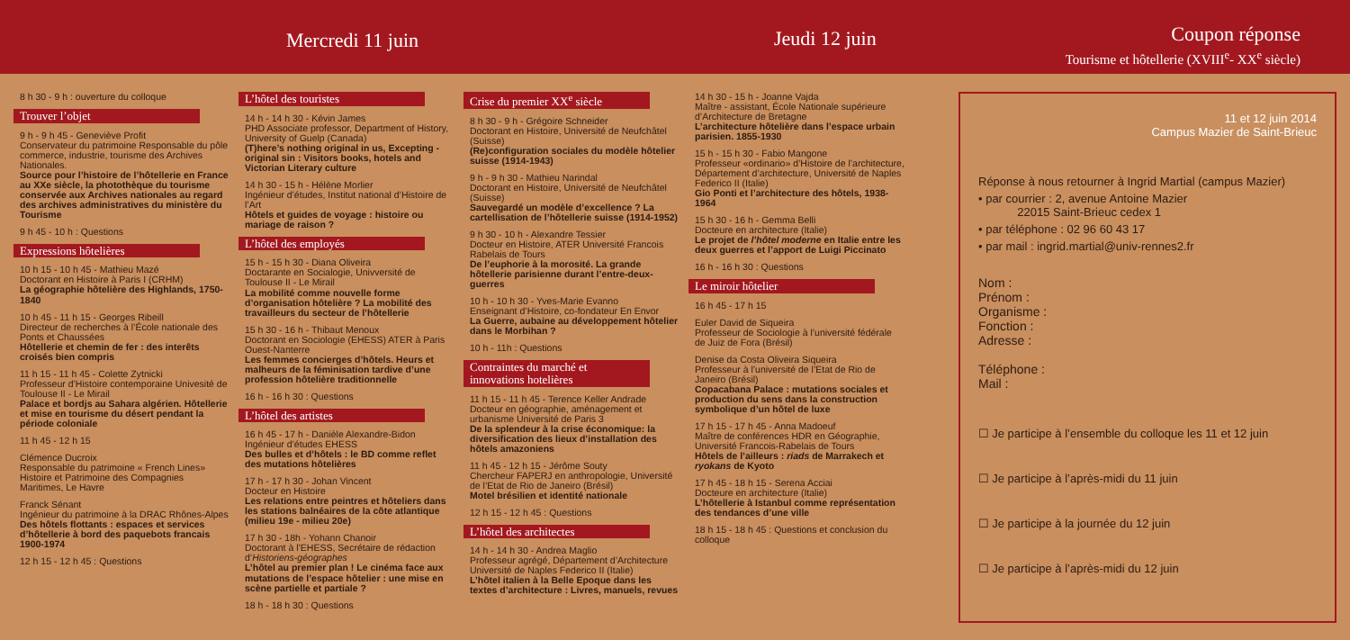Mercredi 11 juin Jeudi 12 juin
Coupon réponse
Tourisme et hôtellerie (XVIII<sup>e</sup>- XX<sup>e</sup> siècle)
8 h 30 - 9 h : ouverture du colloque
Trouver l’objet
9 h - 9 h 45 - Geneviève Profit
Conservateur du patrimoine Responsable du pôle commerce, industrie, tourisme des Archives Nationales.
Source pour l’histoire de l’hôtellerie en France au XXe siècle, la photothèque du tourisme conservée aux Archives nationales au regard des archives administratives du ministère du Tourisme
9 h 45 - 10 h : Questions
Expressions hôtelières
10 h 15 - 10 h 45 - Mathieu Mazé
Doctorant en Histoire à Paris I (CRHM)
La géographie hôtelière des Highlands, 1750-1840
10 h 45 - 11 h 15 - Georges Ribeill
Directeur de recherches à l’École nationale des Ponts et Chaussées
Hôtellerie et chemin de fer : des interêts croisés bien compris
11 h 15 - 11 h 45 - Colette Zytnicki
Professeur d’Histoire contemporaine Univesité de Toulouse II - Le Mirail
Palace et bordjs au Sahara algérien. Hôtellerie et mise en tourisme du désert pendant la période coloniale
11 h 45 - 12 h 15
Clémence Ducroix
Responsable du patrimoine « French Lines» Histoire et Patrimoine des Compagnies Maritimes, Le Havre
Franck Sénant
Ingénieur du patrimoine à la DRAC Rhônes-Alpes
Des hôtels flottants : espaces et services d’hôtellerie à bord des paquebots francais 1900-1974
12 h 15 - 12 h 45 : Questions
L’hôtel des touristes
14 h - 14 h 30 - Kévin James
PHD Associate professor, Department of History, University of Guelp (Canada)
(T)here’s nothing original in us, Excepting - original sin : Visitors books, hotels and Victorian Literary culture
14 h 30 - 15 h - Hélène Morlier
Ingénieur d’études, Institut national d’Histoire de l’Art
Hôtels et guides de voyage : histoire ou mariage de raison ?
L’hôtel des employés
15 h - 15 h 30 - Diana Oliveira
Doctarante en Socialogie, Univversité de Toulouse II - Le Mirail
La mobilité comme nouvelle forme d’organisation hôtelière ? La mobilité des travailleurs du secteur de l’hôtellerie
15 h 30 - 16 h - Thibaut Menoux
Doctorant en Sociologie (EHESS) ATER à Paris Ouest-Nanterre
Les femmes concierges d’hôtels. Heurs et malheurs de la féminisation tardive d’une profession hôtelière traditionnelle
16 h - 16 h 30 : Questions
L’hôtel des artistes
16 h 45 - 17 h - Danièle Alexandre-Bidon
Ingénieur d’études EHESS
Des bulles et d’hôtels : le BD comme reflet des mutations hôtelières
17 h - 17 h 30 - Johan Vincent
Docteur en Histoire
Les relations entre peintres et hôteliers dans les stations balnéaires de la côte atlantique (milieu 19e - milieu 20e)
17 h 30 - 18h - Yohann Chanoir
Doctorant à l’EHESS, Secrétaire de rédaction d’Historiens-géographes
L’hôtel au premier plan ! Le cinéma face aux mutations de l’espace hôtelier : une mise en scène partielle et partiale ?
18 h - 18 h 30 : Questions
Crise du premier XX<sup>e</sup> siècle
8 h 30 - 9 h - Grégoire Schneider
Doctorant en Histoire, Université de Neufchâtel (Suisse)
(Re)configuration sociales du modèle hôtelier suisse (1914-1943)
9 h - 9 h 30 - Mathieu Narindal
Doctorant en Histoire, Université de Neufchâtel (Suisse)
Sauvegardé un modèle d’excellence ? La cartellisation de l’hôtellerie suisse (1914-1952)
9 h 30 - 10 h - Alexandre Tessier
Docteur en Histoire, ATER Université Francois Rabelais de Tours
De l’euphorie à la morosité. La grande hôtellerie parisienne durant l’entre-deux-guerres
10 h - 10 h 30 - Yves-Marie Evanno
Enseignant d’Histoire, co-fondateur En Envor
La Guerre, aubaine au développement hôtelier dans le Morbihan ?
10 h - 11h : Questions
Contraintes du marché et innovations hotelières
11 h 15 - 11 h 45 - Terence Keller Andrade
Docteur en géographie, aménagement et urbanisme Université de Paris 3
De la splendeur à la crise économique: la diversification des lieux d’installation des hôtels amazoniens
11 h 45 - 12 h 15 - Jérôme Souty
Chercheur FAPERJ en anthropologie, Université de l’Etat de Rio de Janeiro (Brésil)
Motel brésilien et identité nationale
12 h 15 - 12 h 45 : Questions
L’hôtel des architectes
14 h - 14 h 30 - Andrea Maglio
Professeur agrégé, Département d’Architecture Université de Naples Federico II (Italie)
L’hôtel italien à la Belle Epoque dans les textes d’architecture : Livres, manuels, revues
14 h 30 - 15 h - Joanne Vajda
Maître - assistant, École Nationale supérieure d’Architecture de Bretagne
L’architecture hôtelière dans l’espace urbain parisien. 1855-1930
15 h - 15 h 30 - Fabio Mangone
Professeur «ordinario» d’Histoire de l’architecture, Département d’architecture, Université de Naples Federico II (Italie)
Gio Ponti et l’architecture des hôtels, 1938-1964
15 h 30 - 16 h - Gemma Belli
Docteure en architecture (Italie)
Le projet de l’hôtel moderne en Italie entre les deux guerres et l’apport de Luigi Piccinato
16 h - 16 h 30 : Questions
Le miroir hôtelier
16 h 45 - 17 h 15
Euler David de Siqueira
Professeur de Sociologie à l’université fédérale de Juiz de Fora (Brésil)
Denise da Costa Oliveira Siqueira
Professeur à l’université de l’Etat de Rio de Janeiro (Brésil)
Copacabana Palace : mutations sociales et production du sens dans la construction symbolique d’un hôtel de luxe
17 h 15 - 17 h 45 - Anna Madoeuf
Maître de conférences HDR en Géographie, Université Francois-Rabelais de Tours
Hôtels de l’ailleurs : riads de Marrakech et ryokans de Kyoto
17 h 45 - 18 h 15 - Serena Acciai
Docteure en architecture (Italie)
L’hôtellerie à Istanbul comme représentation des tendances d’une ville
18 h 15 - 18 h 45 : Questions et conclusion du colloque
11 et 12 juin 2014
Campus Mazier de Saint-Brieuc
Réponse à nous retourner à Ingrid Martial (campus Mazier)
• par courrier : 2, avenue Antoine Mazier
22015 Saint-Brieuc cedex 1
• par téléphone : 02 96 60 43 17
• par mail : ingrid.martial@univ-rennes2.fr
Nom :
Prénom :
Organisme :
Fonction :
Adresse :
Téléphone :
Mail :
☐ Je participe à l’ensemble du colloque les 11 et 12 juin
☐ Je participe à l’après-midi du 11 juin
☐ Je participe à la journée du 12 juin
☐ Je participe à l’après-midi du 12 juin